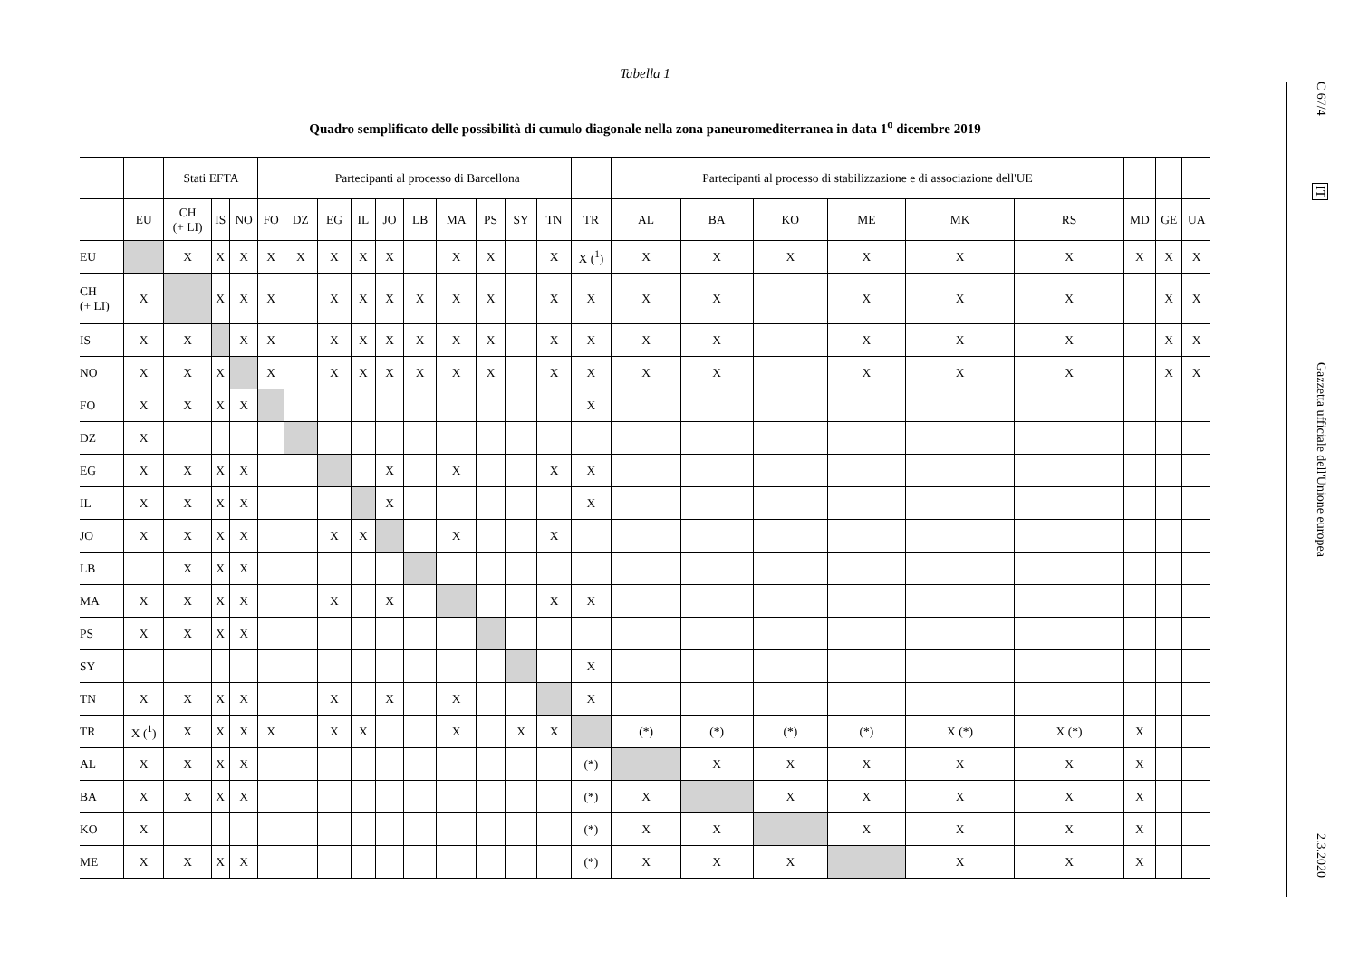Tabella 1
Quadro semplificato delle possibilità di cumulo diagonale nella zona paneuromediterranea in data 1<sup>o</sup> dicembre 2019
| | | Stati EFTA | | | | Partecipanti al processo di Barcellona | | | | | | | | | | Partecipanti al processo di stabilizzazione e di associazione dell'UE | | | | | | | | |
| --- | --- | --- | --- | --- | --- | --- | --- | --- | --- | --- | --- | --- | --- | --- | --- | --- | --- | --- | --- | --- | --- | --- | --- | --- |
| | EU | CH (+ LI) | IS | NO | FO | DZ | EG | IL | JO | LB | MA | PS | SY | TN | TR | AL | BA | KO | ME | MK | RS | MD | GE | UA |
| EU | | X | X | X | X | X | X | X | X | | X | X | | X | X (<sup>1</sup>) | X | X | X | X | X | X | X | X | X |
| CH (+ LI) | X | | X | X | X | | X | X | X | X | X | X | | X | X | X | X | | X | X | X | | X | X |
| IS | X | X | | X | X | | X | X | X | X | X | X | | X | X | X | X | | X | X | X | | X | X |
| NO | X | X | X | | X | | X | X | X | X | X | X | | X | X | X | X | | X | X | X | | X | X |
| FO | X | X | X | X | | | | | | | | | | | X | | | | | | | | | |
| DZ | X | | | | | | | | | | | | | | | | | | | | | | | |
| EG | X | X | X | X | | | | | X | | X | | | X | X | | | | | | | | | |
| IL | X | X | X | X | | | | | X | | | | | | X | | | | | | | | | |
| JO | X | X | X | X | | | X | X | | | X | | | X | | | | | | | | | | |
| LB | | X | X | X | | | | | | | | | | | | | | | | | | | | |
| MA | X | X | X | X | | | X | | X | | | | | X | X | | | | | | | | | |
| PS | X | X | X | X | | | | | | | | | | | | | | | | | | | | |
| SY | | | | | | | | | | | | | | | X | | | | | | | | | |
| TN | X | X | X | X | | | X | | X | | X | | | | X | | | | | | | | | |
| TR | X (<sup>1</sup>) | X | X | X | X | | X | X | | | X | | X | X | | (*) | (*) | (*) | (*) | X (*) | X (*) | X | | |
| AL | X | X | X | X | | | | | | | | | | | (*) | | X | X | X | X | X | X | | |
| BA | X | X | X | X | | | | | | | | | | | (*) | X | | X | X | X | X | X | | |
| KO | X | | | | | | | | | | | | | | (*) | X | X | | X | X | X | X | | |
| ME | X | X | X | X | | | | | | | | | | | (*) | X | X | X | | X | X | X | | |
C 67/4
IT
Gazzetta ufficiale dell'Unione europea
2.3.2020